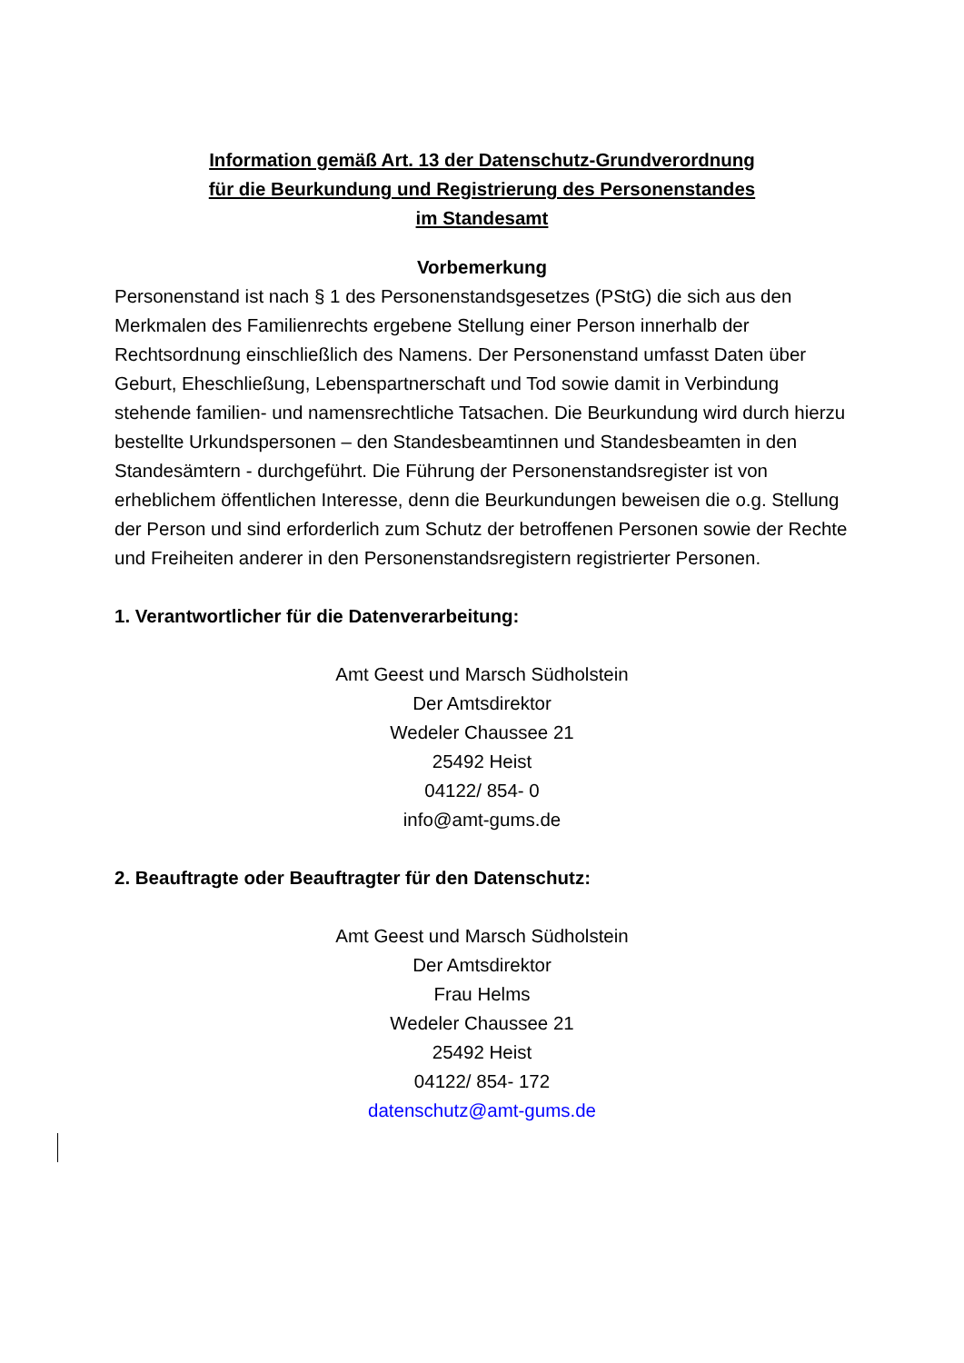Information gemäß Art. 13 der Datenschutz-Grundverordnung
für die Beurkundung und Registrierung des Personenstandes
im Standesamt
Vorbemerkung
Personenstand ist nach § 1 des Personenstandsgesetzes (PStG) die sich aus den Merkmalen des Familienrechts ergebene Stellung einer Person innerhalb der Rechtsordnung einschließlich des Namens. Der Personenstand umfasst Daten über Geburt, Eheschließung, Lebenspartnerschaft und Tod sowie damit in Verbindung stehende familien- und namensrechtliche Tatsachen. Die Beurkundung wird durch hierzu bestellte Urkundspersonen – den Standesbeamtinnen und Standesbeamten in den Standesämtern - durchgeführt. Die Führung der Personenstandsregister ist von erheblichem öffentlichen Interesse, denn die Beurkundungen beweisen die o.g. Stellung der Person und sind erforderlich zum Schutz der betroffenen Personen sowie der Rechte und Freiheiten anderer in den Personenstandsregistern registrierter Personen.
1. Verantwortlicher für die Datenverarbeitung:
Amt Geest und Marsch Südholstein
Der Amtsdirektor
Wedeler Chaussee 21
25492 Heist
04122/ 854- 0
info@amt-gums.de
2. Beauftragte oder Beauftragter für den Datenschutz:
Amt Geest und Marsch Südholstein
Der Amtsdirektor
Frau Helms
Wedeler Chaussee 21
25492 Heist
04122/ 854- 172
datenschutz@amt-gums.de